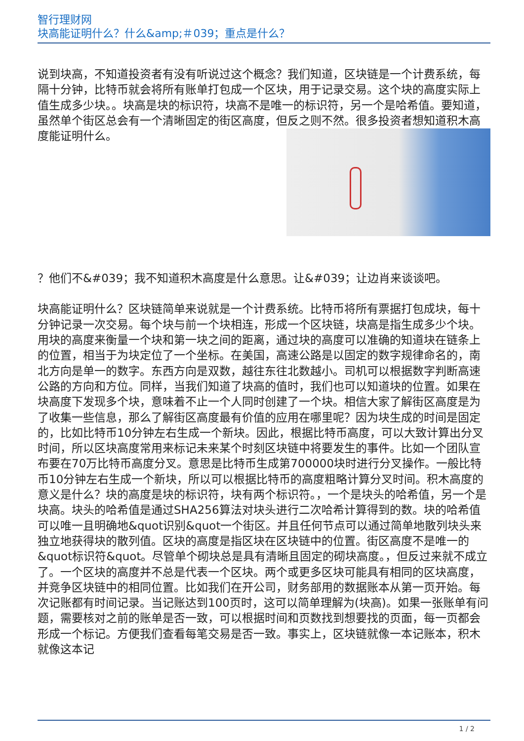智行理财网
块高能证明什么？什么&amp;＃039；重点是什么？
说到块高，不知道投资者有没有听说过这个概念？我们知道，区块链是一个计费系统，每隔十分钟，比特币就会将所有账单打包成一个区块，用于记录交易。这个块的高度实际上值生成多少块。。块高是块的标识符，块高不是唯一的标识符，另一个是哈希值。要知道，虽然单个街区总会有一个清晰固定的街区高度，但反之则不 然。很多投资者想知道积木高度能证明什么。
？他们不&#039；我不知道积木高度是什么意思。让&#039；让边肖来谈谈吧。
块高能证明什么？区块链简单来说就是一个计费系统。比特币将所有票据打包成块，每十分钟记录一次交易。每个块与前一个块相连，形成一个区块链，块高是指生成多少个块。用块的高度来衡量一个块和第一块之间的距离，通过块的高度可以准确的知道块在链条上的位置，相当于为块定位了一个坐标。在美国，高速公路是以固定的数字规律命名的，南北方向是单一的数字。东西方向是双数，越往东往北数越小。司机可以根据数字判断高速公路的方向和方位。同样，当我们知道了块高的值时，我们也可以知道块的位置。如果在块高度下发现多个块，意味着不止一个人同时创建了一个块。相信大家了解街区高度是为了收集一些信息，那么了解街区高度最有价值的应用在哪里呢？因为块生成的时间是固定的，比如比特币10分钟左右生成一个新块。因此，根据比特币高度，可以大致计算出分叉时间，所以区块高度常用来标记未来某个时刻区块链中将要发生的事件。比如一个团队宣布要在70万比特币高度分叉。意思是比特币生成第700000块时进行分叉操作。一般比特币10分钟左右生成一个新块，所以可以根据比特币的高度粗略计算分叉时间。积木高度的意义是什么？块的高度是块的标识符，块有两个标识符。，一个是块头的哈希值，另一个是块高。块头的哈希值是通过SHA256算法对块头进行二次哈希计算得到的数。块的哈希值可以唯一且明确地&quot识别&quot一个街区。并且任何节点可以通过简单地散列块头来独立地获得块的散列值。区块的高度是指区块在区块链中的位置。街区高度不是唯一的&quot标识符&quot。尽管单个砌块总是具有清晰且固定的砌块高度。，但反过来就不成立了。一个区块的高度并不总是代表一个区块。两个或更多区块可能具有相同的区块高度，并竞争区块链中的相同位置。比如我们在开公司，财务部用的数据账本从第一页开始。每次记账都有时间记录。当记账达到100页时，这可以简单理解为(块高)。如果一张账单有问题，需要核对之前的账单是否一致，可以根据时间和页数找到想要找的页面，每一页都会形成一个标记。方便我们查看每笔交易是否一致。事实上，区块链就像一本记账本，积木就像这本记
1 / 2